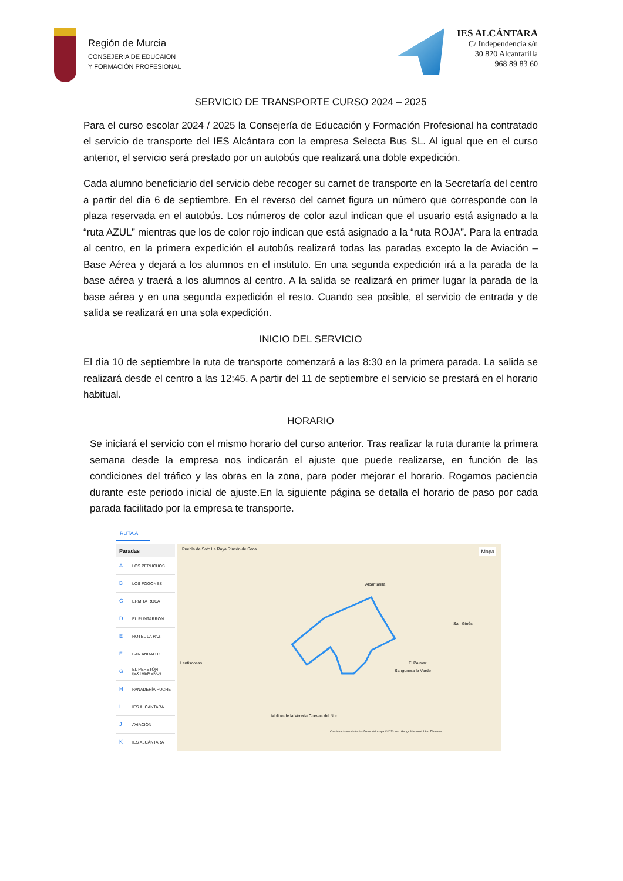Región de Murcia
CONSEJERIA DE EDUCAION
Y FORMACIÓN PROFESIONAL
IES ALCÁNTARA
C/ Independencia s/n
30 820 Alcantarilla
968 89 83 60
SERVICIO DE TRANSPORTE CURSO 2024 – 2025
Para el curso escolar 2024 / 2025 la Consejería de Educación y Formación Profesional ha contratado el servicio de transporte del IES Alcántara con la empresa Selecta Bus SL. Al igual que en el curso anterior, el servicio será prestado por un autobús que realizará una doble expedición.
Cada alumno beneficiario del servicio debe recoger su carnet de transporte en la Secretaría del centro a partir del día 6 de septiembre. En el reverso del carnet figura un número que corresponde con la plaza reservada en el autobús. Los números de color azul indican que el usuario está asignado a la “ruta AZUL” mientras que los de color rojo indican que está asignado a la “ruta ROJA”. Para la entrada al centro, en la primera expedición el autobús realizará todas las paradas excepto la de Aviación – Base Aérea y dejará a los alumnos en el instituto. En una segunda expedición irá a la parada de la base aérea y traerá a los alumnos al centro. A la salida se realizará en primer lugar la parada de la base aérea y en una segunda expedición el resto. Cuando sea posible, el servicio de entrada y de salida se realizará en una sola expedición.
INICIO DEL SERVICIO
El día 10 de septiembre la ruta de transporte comenzará a las 8:30 en la primera parada. La salida se realizará desde el centro a las 12:45. A partir del 11 de septiembre el servicio se prestará en el horario habitual.
HORARIO
Se iniciará el servicio con el mismo horario del curso anterior. Tras realizar la ruta durante la primera semana desde la empresa nos indicarán el ajuste que puede realizarse, en función de las condiciones del tráfico y las obras en la zona, para poder mejorar el horario. Rogamos paciencia durante este periodo inicial de ajuste.En la siguiente página se detalla el horario de paso por cada parada facilitado por la empresa te transporte.
RUTA A
| Paradas | |
| --- | --- |
| A | LOS PERUCHOS |
| B | LOS FOGONES |
| C | ERMITA ROCA |
| D | EL PUNTARRON |
| E | HOTEL LA PAZ |
| F | BAR ANDALUZ |
| G | EL PERETÓN (EXTREMEÑO) |
| H | PANADERÍA PUCHE |
| I | IES ALCANTARA |
| J | AVIACIÓN |
| K | IES ALCÁNTARA |
Puebla de Soto La Raya Rincón de Seca Mapa
Alcantarilla
San Ginés
Lentiscosas El Palmar
Sangonera la Verde
Molino de la Vereda Cuevas del Nte.
Combinaciones de teclas Datos del mapa ©2023 Inst. Geogr. Nacional 1 km Términos